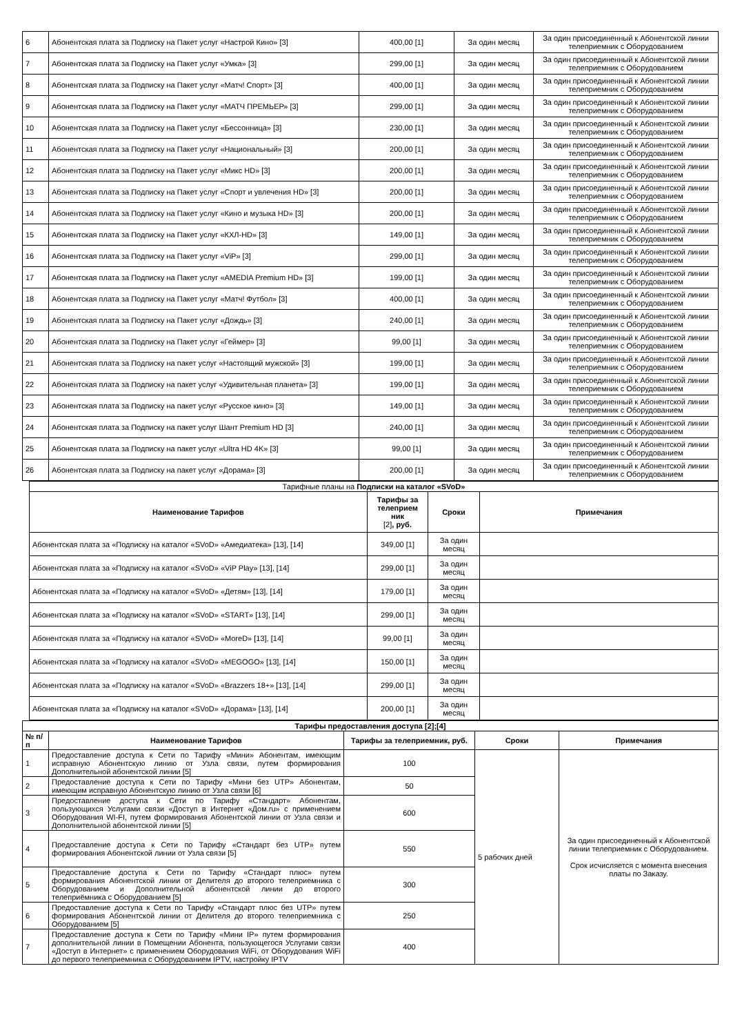| 6 | Абонентская плата за Подписку на Пакет услуг «Настрой Кино» [3] | 400,00 [1] | За один месяц | За один присоединенный к Абонентской линии телеприемник с Оборудованием |
| 7 | Абонентская плата за Подписку на Пакет услуг «Умка» [3] | 299,00 [1] | За один месяц | За один присоединенный к Абонентской линии телеприемник с Оборудованием |
| 8 | Абонентская плата за Подписку на Пакет услуг «Матч! Спорт» [3] | 400,00 [1] | За один месяц | За один присоединенный к Абонентской линии телеприемник с Оборудованием |
| 9 | Абонентская плата за Подписку на Пакет услуг «МАТЧ ПРЕМЬЕР» [3] | 299,00 [1] | За один месяц | За один присоединенный к Абонентской линии телеприемник с Оборудованием |
| 10 | Абонентская плата за Подписку на Пакет услуг «Бессонница» [3] | 230,00 [1] | За один месяц | За один присоединенный к Абонентской линии телеприемник с Оборудованием |
| 11 | Абонентская плата за Подписку на Пакет услуг «Национальный» [3] | 200,00 [1] | За один месяц | За один присоединенный к Абонентской линии телеприемник с Оборудованием |
| 12 | Абонентская плата за Подписку на Пакет услуг «Микс HD» [3] | 200,00 [1] | За один месяц | За один присоединенный к Абонентской линии телеприемник с Оборудованием |
| 13 | Абонентская плата за Подписку на Пакет услуг «Спорт и увлечения HD» [3] | 200,00 [1] | За один месяц | За один присоединенный к Абонентской линии телеприемник с Оборудованием |
| 14 | Абонентская плата за Подписку на Пакет услуг «Кино и музыка HD» [3] | 200,00 [1] | За один месяц | За один присоединенный к Абонентской линии телеприемник с Оборудованием |
| 15 | Абонентская плата за Подписку на Пакет услуг «КХЛ-HD» [3] | 149,00 [1] | За один месяц | За один присоединенный к Абонентской линии телеприемник с Оборудованием |
| 16 | Абонентская плата за Подписку на Пакет услуг «ViP» [3] | 299,00 [1] | За один месяц | За один присоединенный к Абонентской линии телеприемник с Оборудованием |
| 17 | Абонентская плата за Подписку на Пакет услуг «AMEDIA Premium HD» [3] | 199,00 [1] | За один месяц | За один присоединенный к Абонентской линии телеприемник с Оборудованием |
| 18 | Абонентская плата за Подписку на Пакет услуг «Матч! Футбол» [3] | 400,00 [1] | За один месяц | За один присоединенный к Абонентской линии телеприемник с Оборудованием |
| 19 | Абонентская плата за Подписку на Пакет услуг «Дождь» [3] | 240,00 [1] | За один месяц | За один присоединенный к Абонентской линии телеприемник с Оборудованием |
| 20 | Абонентская плата за Подписку на Пакет услуг «Геймер» [3] | 99,00 [1] | За один месяц | За один присоединенный к Абонентской линии телеприемник с Оборудованием |
| 21 | Абонентская плата за Подписку на пакет услуг «Настоящий мужской» [3] | 199,00 [1] | За один месяц | За один присоединенный к Абонентской линии телеприемник с Оборудованием |
| 22 | Абонентская плата за Подписку на пакет услуг «Удивительная планета» [3] | 199,00 [1] | За один месяц | За один присоединенный к Абонентской линии телеприемник с Оборудованием |
| 23 | Абонентская плата за Подписку на пакет услуг «Русское кино» [3] | 149,00 [1] | За один месяц | За один присоединенный к Абонентской линии телеприемник с Оборудованием |
| 24 | Абонентская плата за Подписку на пакет услуг Шант Premium HD [3] | 240,00 [1] | За один месяц | За один присоединенный к Абонентской линии телеприемник с Оборудованием |
| 25 | Абонентская плата за Подписку на пакет услуг «Ultra HD 4K» [3] | 99,00 [1] | За один месяц | За один присоединенный к Абонентской линии телеприемник с Оборудованием |
| 26 | Абонентская плата за Подписку на пакет услуг «Дорама» [3] | 200,00 [1] | За один месяц | За один присоединенный к Абонентской линии телеприемник с Оборудованием |
| Тарифные планы на Подписки на каталог «SVoD» | | | |
| Наименование Тарифов | Тарифы за телеприем ник [2] , руб. | Сроки | Примечания |
| Абонентская плата за «Подписку на каталог «SVoD» «Амедиатека» [13], [14] | 349,00 [1] | За один месяц | |
| Абонентская плата за «Подписку на каталог «SVoD» «ViP Play» [13], [14] | 299,00 [1] | За один месяц | |
| Абонентская плата за «Подписку на каталог «SVoD» «Детям» [13], [14] | 179,00 [1] | За один месяц | |
| Абонентская плата за «Подписку на каталог «SVoD» «START» [13], [14] | 299,00 [1] | За один месяц | |
| Абонентская плата за «Подписку на каталог «SVoD» «MoreD» [13], [14] | 99,00 [1] | За один месяц | |
| Абонентская плата за «Подписку на каталог «SVoD» «MEGOGO» [13], [14] | 150,00 [1] | За один месяц | |
| Абонентская плата за «Подписку на каталог «SVoD» «Brazzers 18+» [13], [14] | 299,00 [1] | За один месяц | |
| Абонентская плата за «Подписку на каталог «SVoD» «Дорама» [13], [14] | 200,00 [1] | За один месяц | |
| Тарифы предоставления доступа [2];[4] | | | | |
| --- | --- | --- | --- | --- |
| № п/п | Наименование Тарифов | Тарифы за телеприемник, руб. | Сроки | Примечания |
| 1 | Предоставление доступа к Сети по Тарифу «Мини» Абонентам, имеющим исправную Абонентскую линию от Узла связи, путем формирования Дополнительной абонентской линии [5] | 100 | 5 рабочих дней | За один присоединенный к Абонентской линии телеприемник с Оборудованием. Срок исчисляется с момента внесения платы по Заказу. |
| 2 | Предоставление доступа к Сети по Тарифу «Мини без UTP» Абонентам, имеющим исправную Абонентскую линию от Узла связи [6] | 50 | | |
| 3 | Предоставление доступа к Сети по Тарифу «Стандарт» Абонентам, пользующихся Услугами связи «Доступ в Интернет «Дом.ru» с применением Оборудования WI-FI, путем формирования Абонентской линии от Узла связи и Дополнительной абонентской линии [5] | 600 | | |
| 4 | Предоставление доступа к Сети по Тарифу «Стандарт без UTP» путем формирования Абонентской линии от Узла связи [5] | 550 | | |
| 5 | Предоставление доступа к Сети по Тарифу «Стандарт плюс» путем формирования Абонентской линии от Делителя до второго телеприемника с Оборудованием и Дополнительной абонентской линии до второго телеприёмника с Оборудованием [5] | 300 | | |
| 6 | Предоставление доступа к Сети по Тарифу «Стандарт плюс без UTP» путем формирования Абонентской линии от Делителя до второго телеприемника с Оборудованием [5] | 250 | | |
| 7 | Предоставление доступа к Сети по Тарифу «Мини IP» путем формирования дополнительной линии в Помещении Абонента, пользующегося Услугами связи «Доступ в Интернет» с применением Оборудования WiFi, от Оборудования WiFi до первого телеприемника с Оборудованием IPTV, настройку IPTV | 400 | | |